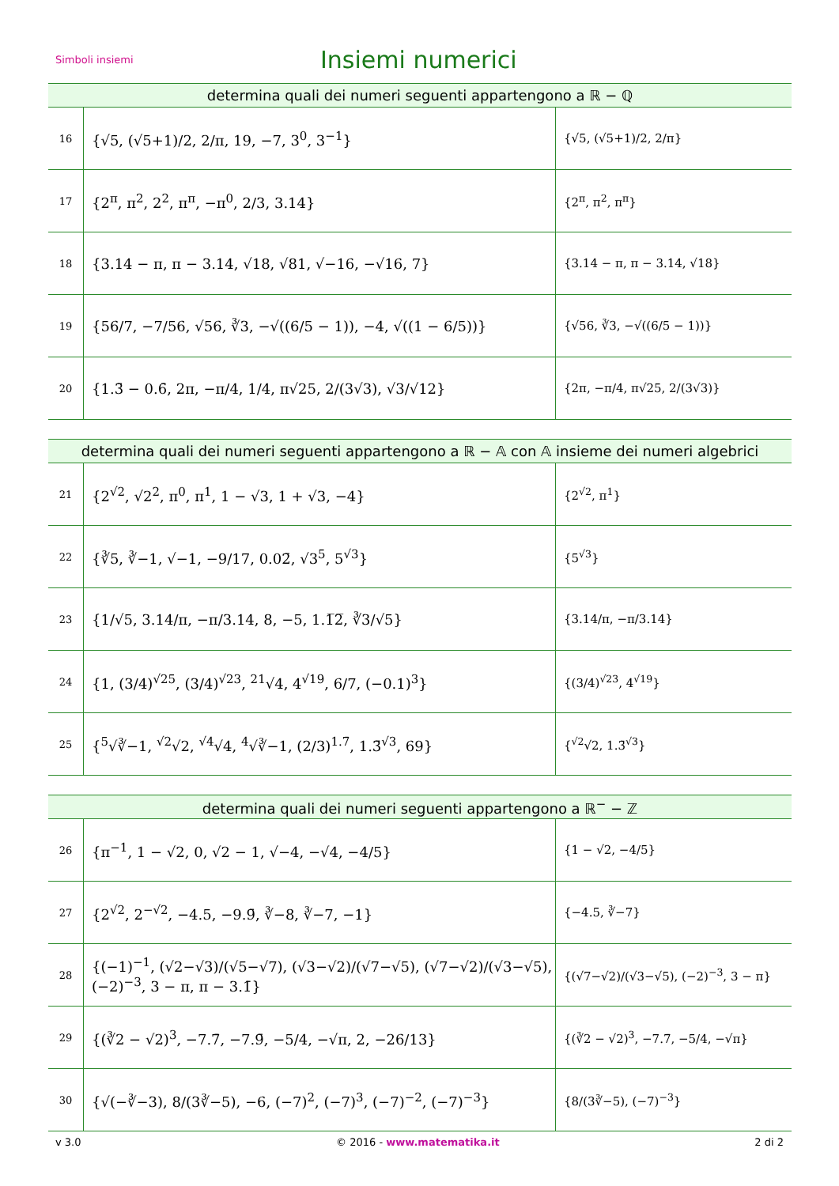Simboli insiemi
Insiemi numerici
| determina quali dei numeri seguenti appartengono a ℝ − ℚ | | |
| --- | --- | --- |
| 16 | {√5, (√5+1)/2, 2/π, 19, −7, 3<sup>0</sup>, 3<sup>−1</sup>} | {√5, (√5+1)/2, 2/π} |
| 17 | {2<sup>π</sup>, π<sup>2</sup>, 2<sup>2</sup>, π<sup>π</sup>, −π<sup>0</sup>, 2/3, 3.14} | {2<sup>π</sup>, π<sup>2</sup>, π<sup>π</sup>} |
| 18 | {3.14 − π, π − 3.14, √18, √81, √−16, −√16, 7} | {3.14 − π, π − 3.14, √18} |
| 19 | {56/7, −7/56, √56, ∛3, −√((6/5 − 1)), −4, √((1 − 6/5))} | {√56, ∛3, −√((6/5 − 1))} |
| 20 | {1.3̄ − 0.6̄, 2π, −π/4, 1/4, π√25, 2/(3√3), √3/√12} | {2π, −π/4, π√25, 2/(3√3)} |
| determina quali dei numeri seguenti appartengono a ℝ − 𝔸 con 𝔸 insieme dei numeri algebrici | | |
| --- | --- | --- |
| 21 | {2<sup>√2</sup>, √2<sup>2</sup>, π<sup>0</sup>, π<sup>1</sup>, 1 − √3, 1 + √3, −4} | {2<sup>√2</sup>, π<sup>1</sup>} |
| 22 | {∛5, ∛−1, √−1, −9/17, 0.02̄, √3<sup>5</sup>, 5<sup>√3</sup>} | {5<sup>√3</sup>} |
| 23 | {1/√5, 3.14/π, −π/3.14, 8, −5, 1.1̅2̅, ∛3/√5} | {3.14/π, −π/3.14} |
| 24 | {1, (3/4)<sup>√25</sup>, (3/4)<sup>√23</sup>, <sup>21</sup>√4, 4<sup>√19</sup>, 6/7, (−0.1)<sup>3</sup>} | {(3/4)<sup>√23</sup>, 4<sup>√19</sup>} |
| 25 | {<sup>5</sup>√∛−1, <sup>√2</sup>√2, <sup>√4</sup>√4, <sup>4</sup>√∛−1, (2/3)<sup>1.7̄</sup>, 1.3̄<sup>√3</sup>, 69} | {<sup>√2</sup>√2, 1.3̄<sup>√3</sup>} |
| determina quali dei numeri seguenti appartengono a ℝ<sup>−</sup> − ℤ | | |
| --- | --- | --- |
| 26 | {π<sup>−1</sup>, 1 − √2, 0, √2 − 1, √−4, −√4, −4/5} | {1 − √2, −4/5} |
| 27 | {2<sup>√2</sup>, 2<sup>−√2</sup>, −4.5, −9.9̄, ∛−8, ∛−7, −1} | {−4.5, ∛−7} |
| 28 | {(−1)<sup>−1</sup>, (√2−√3)/(√5−√7), (√3−√2)/(√7−√5), (√7−√2)/(√3−√5), (−2)<sup>−3</sup>, 3 − π, π − 3.1̄} | {(√7−√2)/(√3−√5), (−2)<sup>−3</sup>, 3 − π} |
| 29 | {(∛2 − √2)<sup>3</sup>, −7.7̄, −7.9̄, −5/4, −√π, 2, −26/13} | {(∛2 − √2)<sup>3</sup>, −7.7̄, −5/4, −√π} |
| 30 | {√(−∛−3), 8/(3∛−5), −6, (−7)<sup>2</sup>, (−7)<sup>3</sup>, (−7)<sup>−2</sup>, (−7)<sup>−3</sup>} | {8/(3∛−5), (−7)<sup>−3</sup>} |
v 3.0 © 2016 - www.matematika.it 2 di 2